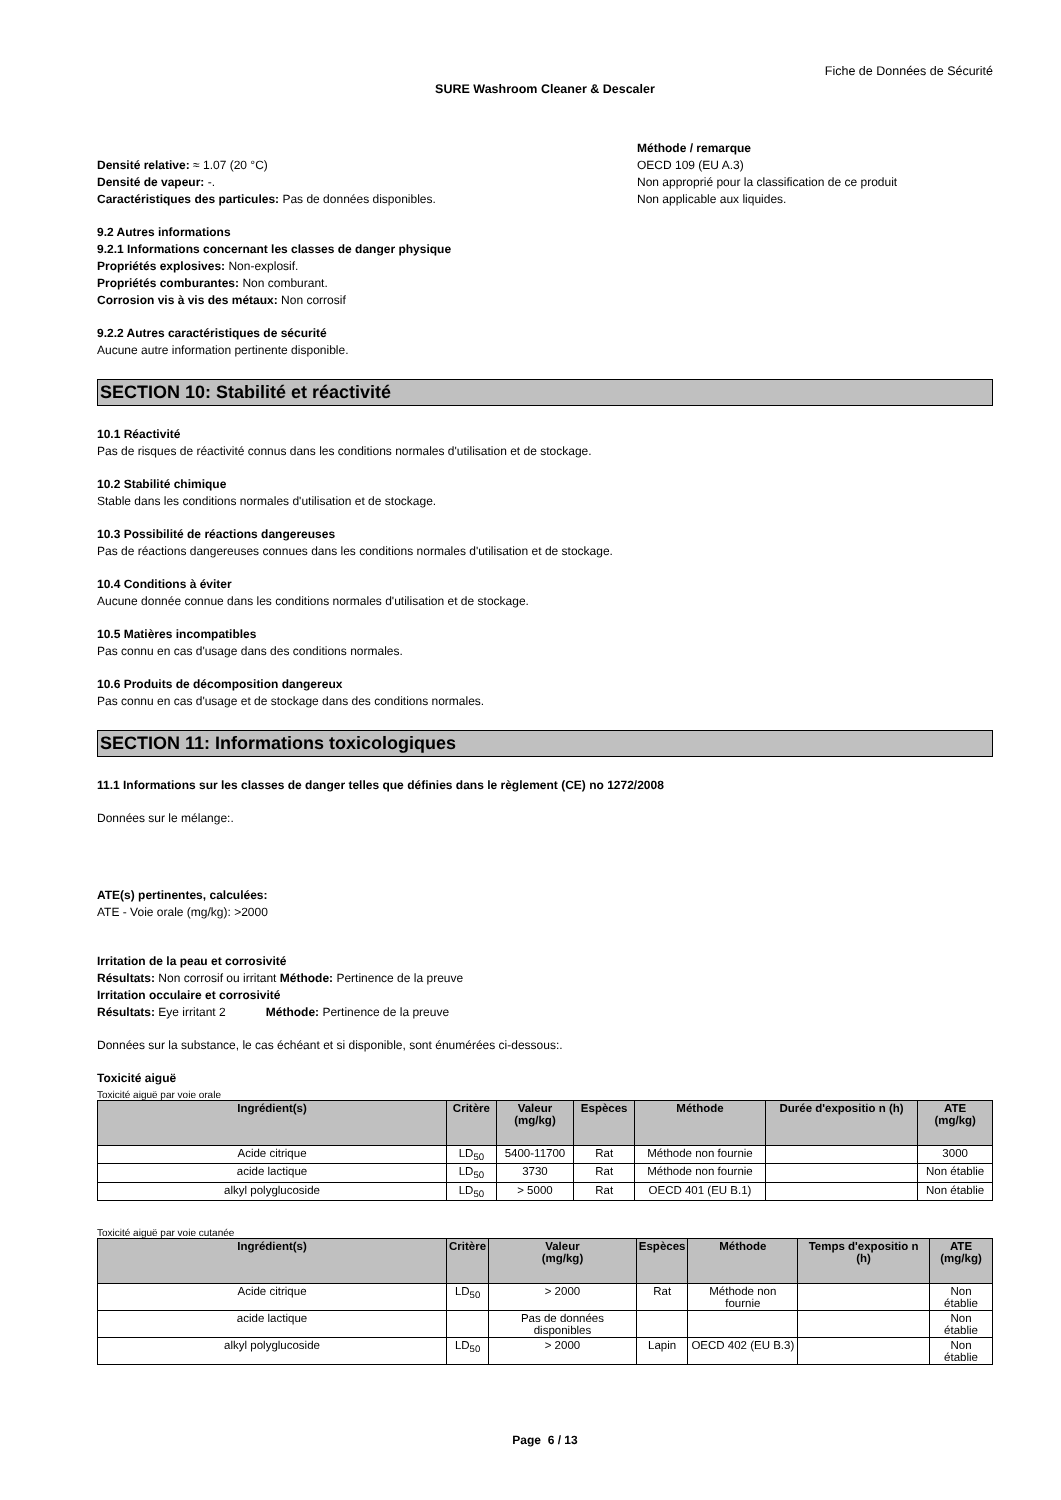Fiche de Données de Sécurité
SURE Washroom Cleaner & Descaler
Densité relative: ≈ 1.07 (20 °C)
Densité de vapeur: -.
Caractéristiques des particules: Pas de données disponibles.
Méthode / remarque
OECD 109 (EU A.3)
Non approprié pour la classification de ce produit
Non applicable aux liquides.
9.2 Autres informations
9.2.1 Informations concernant les classes de danger physique
Propriétés explosives: Non-explosif.
Propriétés comburantes: Non comburant.
Corrosion vis à vis des métaux: Non corrosif
9.2.2 Autres caractéristiques de sécurité
Aucune autre information pertinente disponible.
SECTION 10: Stabilité et réactivité
10.1 Réactivité
Pas de risques de réactivité connus dans les conditions normales d'utilisation et de stockage.
10.2 Stabilité chimique
Stable dans les conditions normales d'utilisation et de stockage.
10.3 Possibilité de réactions dangereuses
Pas de réactions dangereuses connues dans les conditions normales d'utilisation et de stockage.
10.4 Conditions à éviter
Aucune donnée connue dans les conditions normales d'utilisation et de stockage.
10.5 Matières incompatibles
Pas connu en cas d'usage dans des conditions normales.
10.6 Produits de décomposition dangereux
Pas connu en cas d'usage et de stockage dans des conditions normales.
SECTION 11: Informations toxicologiques
11.1 Informations sur les classes de danger telles que définies dans le règlement (CE) no 1272/2008
Données sur le mélange:.
ATE(s) pertinentes, calculées:
ATE - Voie orale (mg/kg): >2000
Irritation de la peau et corrosivité
Résultats: Non corrosif ou irritant Méthode: Pertinence de la preuve
Irritation occulaire et corrosivité
Résultats: Eye irritant 2 Méthode: Pertinence de la preuve
Données sur la substance, le cas échéant et si disponible, sont énumérées ci-dessous:.
Toxicité aiguë
Toxicité aiguë par voie orale
| Ingrédient(s) | Critère | Valeur (mg/kg) | Espèces | Méthode | Durée d'expositio n (h) | ATE (mg/kg) |
| --- | --- | --- | --- | --- | --- | --- |
| Acide citrique | LD<sub>50</sub> | 5400-11700 | Rat | Méthode non fournie | | 3000 |
| acide lactique | LD<sub>50</sub> | 3730 | Rat | Méthode non fournie | | Non établie |
| alkyl polyglucoside | LD<sub>50</sub> | > 5000 | Rat | OECD 401 (EU B.1) | | Non établie |
Toxicité aiguë par voie cutanée
| Ingrédient(s) | Critère | Valeur (mg/kg) | Espèces | Méthode | Temps d'expositio n (h) | ATE (mg/kg) |
| --- | --- | --- | --- | --- | --- | --- |
| Acide citrique | LD<sub>50</sub> | > 2000 | Rat | Méthode non fournie | | Non établie |
| acide lactique | | Pas de données disponibles | | | | Non établie |
| alkyl polyglucoside | LD<sub>50</sub> | > 2000 | Lapin | OECD 402 (EU B.3) | | Non établie |
Page 6 / 13